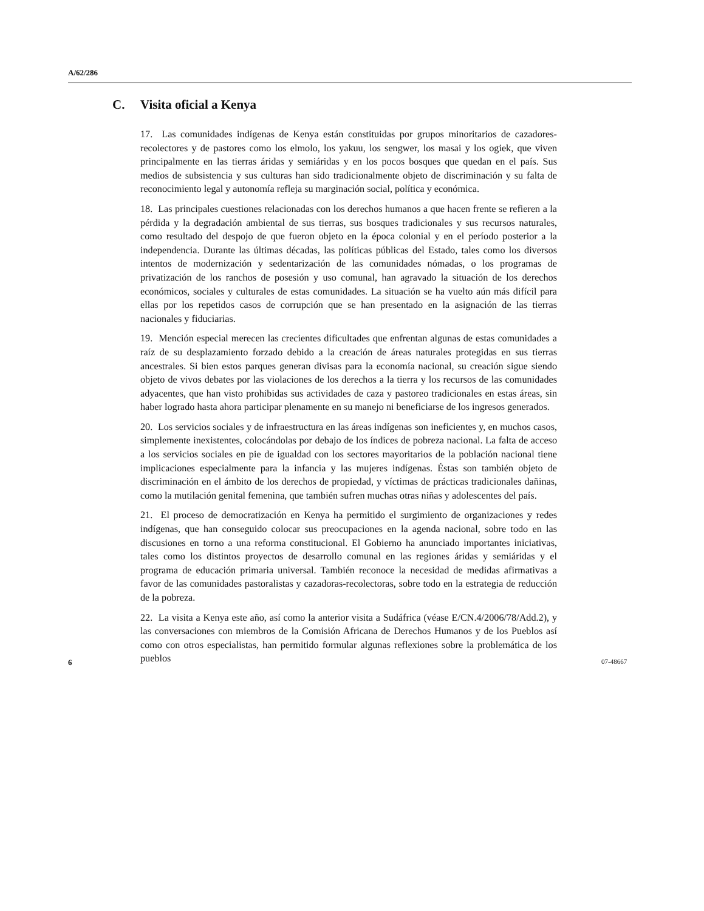A/62/286
C. Visita oficial a Kenya
17. Las comunidades indígenas de Kenya están constituidas por grupos minoritarios de cazadores-recolectores y de pastores como los elmolo, los yakuu, los sengwer, los masai y los ogiek, que viven principalmente en las tierras áridas y semiáridas y en los pocos bosques que quedan en el país. Sus medios de subsistencia y sus culturas han sido tradicionalmente objeto de discriminación y su falta de reconocimiento legal y autonomía refleja su marginación social, política y económica.
18. Las principales cuestiones relacionadas con los derechos humanos a que hacen frente se refieren a la pérdida y la degradación ambiental de sus tierras, sus bosques tradicionales y sus recursos naturales, como resultado del despojo de que fueron objeto en la época colonial y en el período posterior a la independencia. Durante las últimas décadas, las políticas públicas del Estado, tales como los diversos intentos de modernización y sedentarización de las comunidades nómadas, o los programas de privatización de los ranchos de posesión y uso comunal, han agravado la situación de los derechos económicos, sociales y culturales de estas comunidades. La situación se ha vuelto aún más difícil para ellas por los repetidos casos de corrupción que se han presentado en la asignación de las tierras nacionales y fiduciarias.
19. Mención especial merecen las crecientes dificultades que enfrentan algunas de estas comunidades a raíz de su desplazamiento forzado debido a la creación de áreas naturales protegidas en sus tierras ancestrales. Si bien estos parques generan divisas para la economía nacional, su creación sigue siendo objeto de vivos debates por las violaciones de los derechos a la tierra y los recursos de las comunidades adyacentes, que han visto prohibidas sus actividades de caza y pastoreo tradicionales en estas áreas, sin haber logrado hasta ahora participar plenamente en su manejo ni beneficiarse de los ingresos generados.
20. Los servicios sociales y de infraestructura en las áreas indígenas son ineficientes y, en muchos casos, simplemente inexistentes, colocándolas por debajo de los índices de pobreza nacional. La falta de acceso a los servicios sociales en pie de igualdad con los sectores mayoritarios de la población nacional tiene implicaciones especialmente para la infancia y las mujeres indígenas. Éstas son también objeto de discriminación en el ámbito de los derechos de propiedad, y víctimas de prácticas tradicionales dañinas, como la mutilación genital femenina, que también sufren muchas otras niñas y adolescentes del país.
21. El proceso de democratización en Kenya ha permitido el surgimiento de organizaciones y redes indígenas, que han conseguido colocar sus preocupaciones en la agenda nacional, sobre todo en las discusiones en torno a una reforma constitucional. El Gobierno ha anunciado importantes iniciativas, tales como los distintos proyectos de desarrollo comunal en las regiones áridas y semiáridas y el programa de educación primaria universal. También reconoce la necesidad de medidas afirmativas a favor de las comunidades pastoralistas y cazadoras-recolectoras, sobre todo en la estrategia de reducción de la pobreza.
22. La visita a Kenya este año, así como la anterior visita a Sudáfrica (véase E/CN.4/2006/78/Add.2), y las conversaciones con miembros de la Comisión Africana de Derechos Humanos y de los Pueblos así como con otros especialistas, han permitido formular algunas reflexiones sobre la problemática de los pueblos
6 07-48667